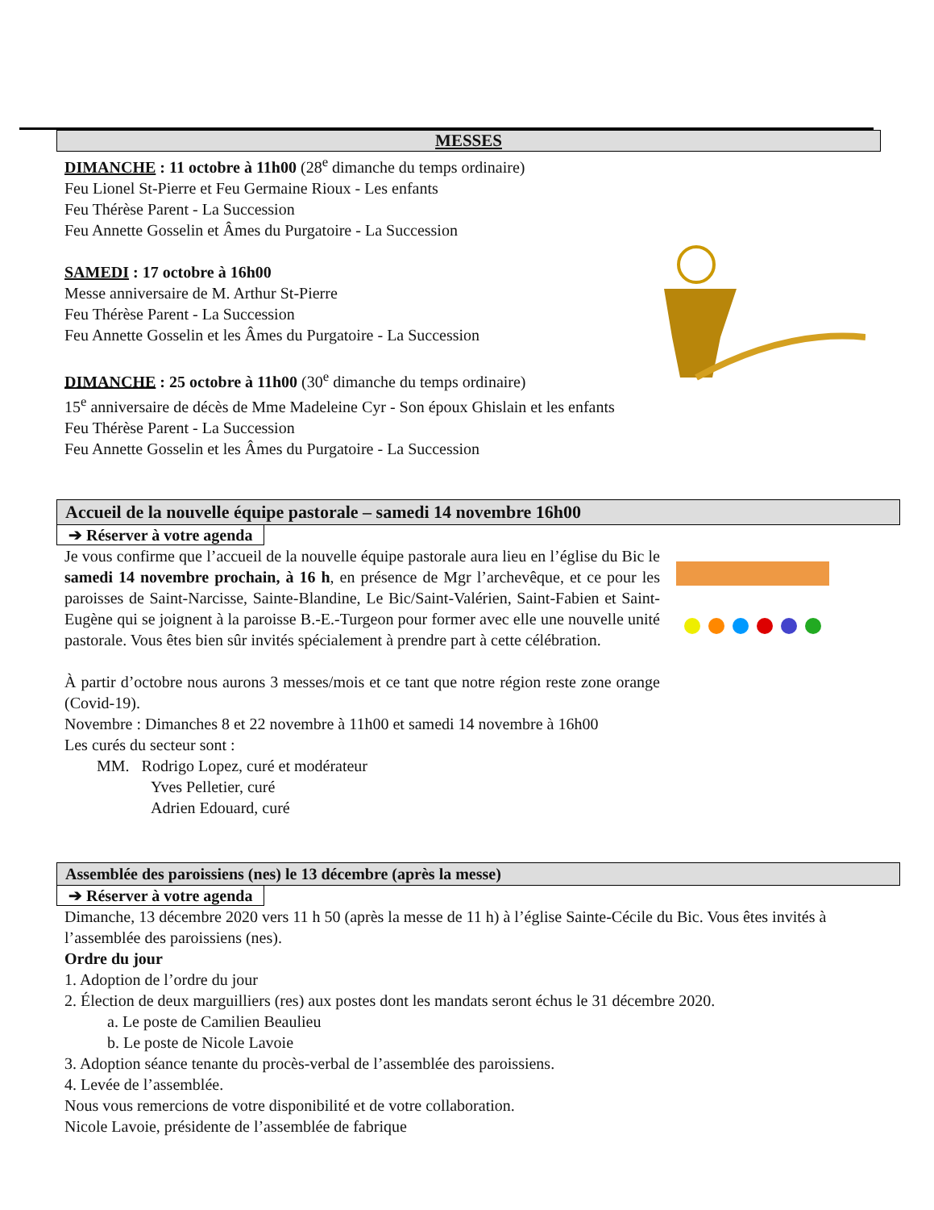MESSES
DIMANCHE : 11 octobre à 11h00 (28<sup>e</sup> dimanche du temps ordinaire)
Feu Lionel St-Pierre et Feu Germaine Rioux - Les enfants
Feu Thérèse Parent - La Succession
Feu Annette Gosselin et Âmes du Purgatoire - La Succession
SAMEDI : 17 octobre à 16h00
Messe anniversaire de M. Arthur St-Pierre
Feu Thérèse Parent - La Succession
Feu Annette Gosselin et les Âmes du Purgatoire - La Succession
DIMANCHE : 25 octobre à 11h00 (30<sup>e</sup> dimanche du temps ordinaire)
15<sup>e</sup> anniversaire de décès de Mme Madeleine Cyr - Son époux Ghislain et les enfants
Feu Thérèse Parent - La Succession
Feu Annette Gosselin et les Âmes du Purgatoire - La Succession
Accueil de la nouvelle équipe pastorale – samedi 14 novembre 16h00
➔ Réserver à votre agenda
Je vous confirme que l’accueil de la nouvelle équipe pastorale aura lieu en l’église du Bic le samedi 14 novembre prochain, à 16 h, en présence de Mgr l’archevêque, et ce pour les paroisses de Saint-Narcisse, Sainte-Blandine, Le Bic/Saint-Valérien, Saint-Fabien et Saint-Eugène qui se joignent à la paroisse B.-E.-Turgeon pour former avec elle une nouvelle unité pastorale. Vous êtes bien sûr invités spécialement à prendre part à cette célébration.
À partir d’octobre nous aurons 3 messes/mois et ce tant que notre région reste zone orange (Covid-19).
Novembre : Dimanches 8 et 22 novembre à 11h00 et samedi 14 novembre à 16h00
Les curés du secteur sont :
MM. Rodrigo Lopez, curé et modérateur
Yves Pelletier, curé
Adrien Edouard, curé
Assemblée des paroissiens (nes) le 13 décembre (après la messe)
➔ Réserver à votre agenda
Dimanche, 13 décembre 2020 vers 11 h 50 (après la messe de 11 h) à l’église Sainte-Cécile du Bic. Vous êtes invités à l’assemblée des paroissiens (nes).
Ordre du jour
1. Adoption de l’ordre du jour
2. Élection de deux marguilliers (res) aux postes dont les mandats seront échus le 31 décembre 2020.
a. Le poste de Camilien Beaulieu
b. Le poste de Nicole Lavoie
3. Adoption séance tenante du procès-verbal de l’assemblée des paroissiens.
4. Levée de l’assemblée.
Nous vous remercions de votre disponibilité et de votre collaboration.
Nicole Lavoie, présidente de l’assemblée de fabrique